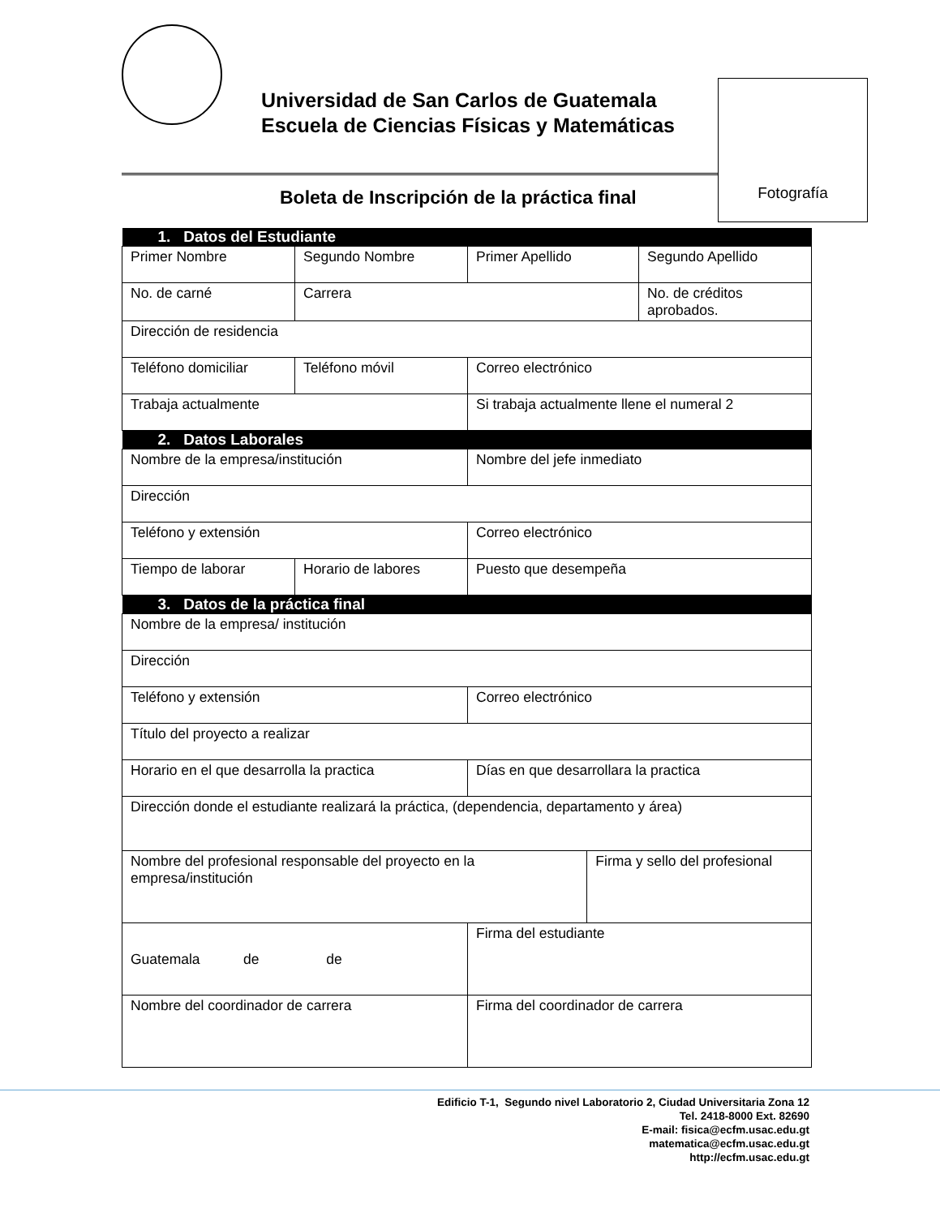Universidad de San Carlos de Guatemala
Escuela de Ciencias Físicas y Matemáticas
Fotografía
Boleta de Inscripción de la práctica final
| 1. Datos del Estudiante | | | | |
| --- | --- | --- | --- | --- |
| Primer Nombre | Segundo Nombre | Primer Apellido | | Segundo Apellido |
| No. de carné | Carrera | | | No. de créditos aprobados. |
| Dirección de residencia | | | | |
| Teléfono domiciliar | Teléfono móvil | Correo electrónico | | |
| Trabaja actualmente | | Si trabaja actualmente llene el numeral 2 | | |
| 2. Datos Laborales | | | | |
| Nombre de la empresa/institución | | Nombre del jefe inmediato | | |
| Dirección | | | | |
| Teléfono y extensión | | Correo electrónico | | |
| Tiempo de laborar | Horario de labores | Puesto que desempeña | | |
| 3. Datos de la práctica final | | | | |
| Nombre de la empresa/ institución | | | | |
| Dirección | | | | |
| Teléfono y extensión | | Correo electrónico | | |
| Título del proyecto a realizar | | | | |
| Horario en el que desarrolla la practica | | Días en que desarrollara la practica | | |
| Dirección donde el estudiante realizará la práctica, (dependencia, departamento y área) | | | | |
| Nombre del profesional responsable del proyecto en la empresa/institución | | | Firma y sello del profesional | |
| Guatemala de de | | Firma del estudiante | | |
| Nombre del coordinador de carrera | | Firma del coordinador de carrera | | |
Edificio T-1, Segundo nivel Laboratorio 2, Ciudad Universitaria Zona 12
Tel. 2418-8000 Ext. 82690
E-mail: fisica@ecfm.usac.edu.gt
matematica@ecfm.usac.edu.gt
http://ecfm.usac.edu.gt